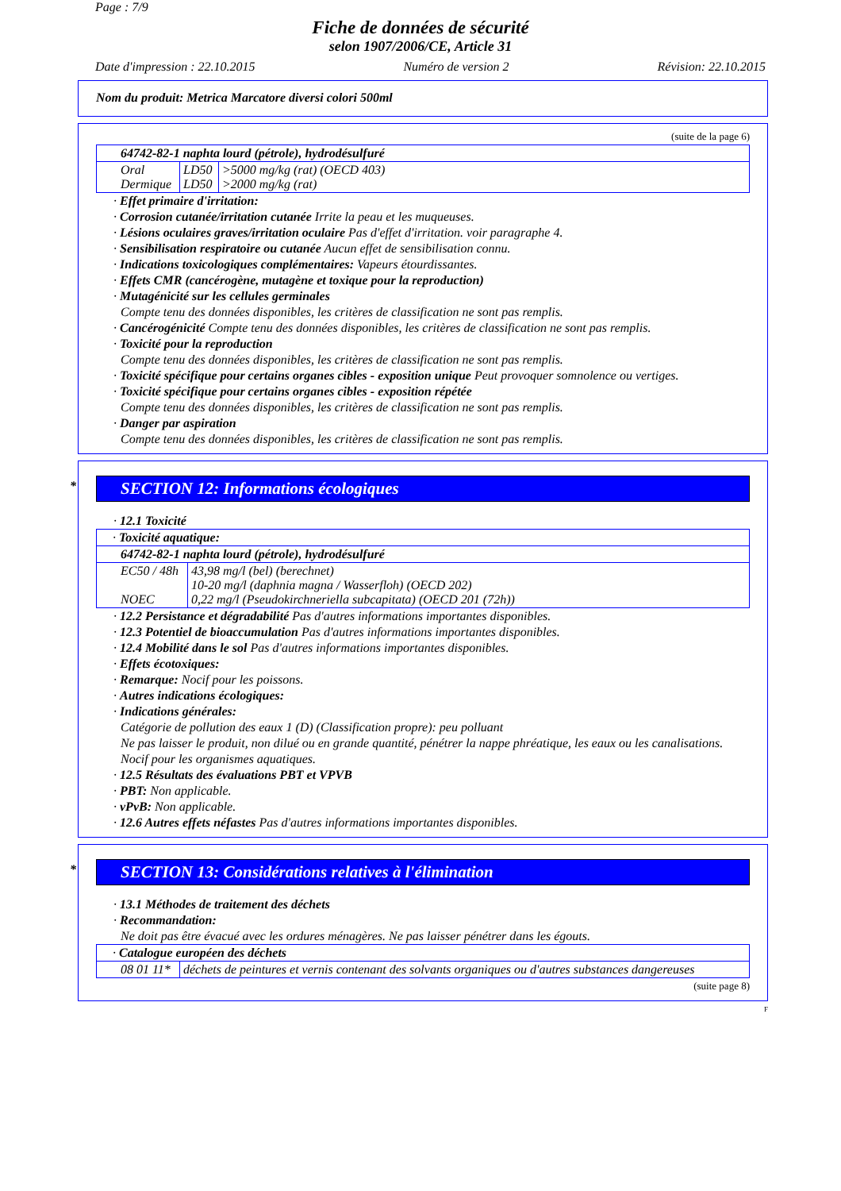Page : 7/9
Fiche de données de sécurité
selon 1907/2006/CE, Article 31
Date d'impression : 22.10.2015 Numéro de version 2 Révision: 22.10.2015
Nom du produit: Metrica Marcatore diversi colori 500ml
(suite de la page 6)
| 64742-82-1 naphta lourd (pétrole), hydrodésulfuré | | |
| Oral Dermique | LD50 LD50 | >5000 mg/kg (rat) (OECD 403) >2000 mg/kg (rat) |
· Effet primaire d'irritation:
· Corrosion cutanée/irritation cutanée Irrite la peau et les muqueuses.
· Lésions oculaires graves/irritation oculaire Pas d'effet d'irritation. voir paragraphe 4.
· Sensibilisation respiratoire ou cutanée Aucun effet de sensibilisation connu.
· Indications toxicologiques complémentaires: Vapeurs étourdissantes.
· Effets CMR (cancérogène, mutagène et toxique pour la reproduction)
· Mutagénicité sur les cellules germinales
Compte tenu des données disponibles, les critères de classification ne sont pas remplis.
· Cancérogénicité Compte tenu des données disponibles, les critères de classification ne sont pas remplis.
· Toxicité pour la reproduction
Compte tenu des données disponibles, les critères de classification ne sont pas remplis.
· Toxicité spécifique pour certains organes cibles - exposition unique Peut provoquer somnolence ou vertiges.
· Toxicité spécifique pour certains organes cibles - exposition répétée
Compte tenu des données disponibles, les critères de classification ne sont pas remplis.
· Danger par aspiration
Compte tenu des données disponibles, les critères de classification ne sont pas remplis.
* SECTION 12: Informations écologiques
· 12.1 Toxicité
| · Toxicité aquatique: | |
| 64742-82-1 naphta lourd (pétrole), hydrodésulfuré | |
| EC50 / 48h NOEC | 43,98 mg/l (bel) (berechnet) 10-20 mg/l (daphnia magna / Wasserfloh) (OECD 202) 0,22 mg/l (Pseudokirchneriella subcapitata) (OECD 201 (72h)) |
· 12.2 Persistance et dégradabilité Pas d'autres informations importantes disponibles.
· 12.3 Potentiel de bioaccumulation Pas d'autres informations importantes disponibles.
· 12.4 Mobilité dans le sol Pas d'autres informations importantes disponibles.
· Effets écotoxiques:
· Remarque: Nocif pour les poissons.
· Autres indications écologiques:
· Indications générales:
Catégorie de pollution des eaux 1 (D) (Classification propre): peu polluant
Ne pas laisser le produit, non dilué ou en grande quantité, pénétrer la nappe phréatique, les eaux ou les canalisations.
Nocif pour les organismes aquatiques.
· 12.5 Résultats des évaluations PBT et VPVB
· PBT: Non applicable.
· vPvB: Non applicable.
· 12.6 Autres effets néfastes Pas d'autres informations importantes disponibles.
* SECTION 13: Considérations relatives à l'élimination
· 13.1 Méthodes de traitement des déchets
· Recommandation:
Ne doit pas être évacué avec les ordures ménagères. Ne pas laisser pénétrer dans les égouts.
| · Catalogue européen des déchets | |
| 08 01 11* | déchets de peintures et vernis contenant des solvants organiques ou d'autres substances dangereuses |
(suite page 8)
F